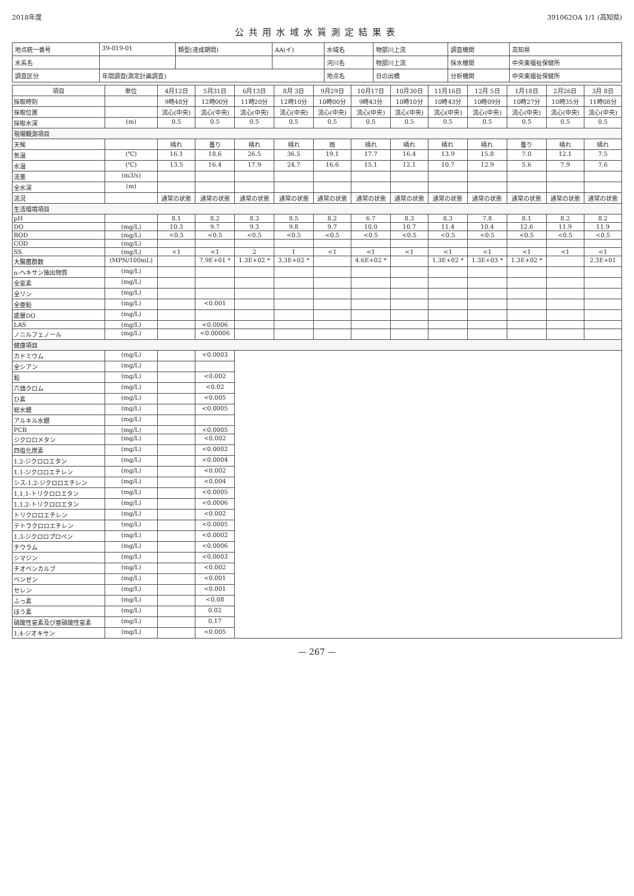2018年度 391062OA 1/1 (高知県)
公共用水域水質測定結果表
| 地点統一番号 | 39-019-01 | 類型(達成期間) | AA(イ) | 水域名 | 物部川上流 | 調査機関 | 高知県 |
| 水系名 | | | | 河川名 | 物部川上流 | 採水機関 | 中央東福祉保健所 |
| 調査区分 | 年間調査(測定計画調査) | | | 地点名 | 日の出橋 | 分析機関 | 中央東福祉保健所 |
| 項目 | 単位 | 4月12日 | 5月31日 | 6月13日 | 8月 3日 | 9月29日 | 10月17日 | 10月30日 | 11月16日 | 12月 5日 | 1月18日 | 2月26日 | 3月 8日 |
| --- | --- | --- | --- | --- | --- | --- | --- | --- | --- | --- | --- | --- | --- |
| 採取時刻 | | 9時48分 | 12時00分 | 11時20分 | 12時10分 | 10時00分 | 9時43分 | 10時10分 | 10時43分 | 10時09分 | 10時27分 | 10時35分 | 11時08分 |
| 採取位置 | | 流心(中央) | 流心(中央) | 流心(中央) | 流心(中央) | 流心(中央) | 流心(中央) | 流心(中央) | 流心(中央) | 流心(中央) | 流心(中央) | 流心(中央) | 流心(中央) |
| 採取水深 | (m) | 0.5 | 0.5 | 0.5 | 0.5 | 0.5 | 0.5 | 0.5 | 0.5 | 0.5 | 0.5 | 0.5 | 0.5 |
| 現場観測項目 | | | | | | | | | | | | | |
| 天候 | | 晴れ | 曇り | 晴れ | 晴れ | 雨 | 晴れ | 晴れ | 晴れ | 晴れ | 曇り | 晴れ | 晴れ |
| 気温 | (℃) | 16.1 | 18.6 | 26.5 | 36.5 | 19.1 | 17.7 | 16.4 | 13.9 | 15.8 | 7.0 | 12.1 | 7.5 |
| 水温 | (℃) | 13.5 | 16.4 | 17.9 | 24.7 | 16.6 | 15.1 | 12.1 | 10.7 | 12.9 | 5.6 | 7.9 | 7.6 |
| 流量 | (m3/s) | | | | | | | | | | | | |
| 全水深 | (m) | | | | | | | | | | | | |
| 流況 | | 通常の状態 | 通常の状態 | 通常の状態 | 通常の状態 | 通常の状態 | 通常の状態 | 通常の状態 | 通常の状態 | 通常の状態 | 通常の状態 | 通常の状態 | 通常の状態 |
| 生活環境項目 | | | | | | | | | | | | | |
| pH | | 8.1 | 8.2 | 8.3 | 8.5 | 8.2 | 6.7 | 8.3 | 8.3 | 7.8 | 8.1 | 8.2 | 8.2 |
| DO | (mg/L) | 10.3 | 9.7 | 9.3 | 9.8 | 9.7 | 10.0 | 10.7 | 11.4 | 10.4 | 12.6 | 11.9 | 11.9 |
| BOD | (mg/L) | <0.5 | <0.5 | <0.5 | <0.5 | <0.5 | <0.5 | <0.5 | <0.5 | <0.5 | <0.5 | <0.5 | <0.5 |
| COD | (mg/L) | | | | | | | | | | | | |
| SS | (mg/L) | <1 | <1 | 2 | 1 | <1 | <1 | <1 | <1 | <1 | <1 | <1 | <1 |
| 大腸菌群数 | (MPN/100mL) | | 7.9E+01 * | 1.3E+02 * | 3.3E+02 * | | 4.6E+02 * | | 1.3E+02 * | 1.3E+03 * | 1.3E+02 * | | 2.3E+01 |
| n-ヘキサン抽出物質 | (mg/L) | | | | | | | | | | | | |
| 全窒素 | (mg/L) | | | | | | | | | | | | |
| 全リン | (mg/L) | | | | | | | | | | | | |
| 全亜鉛 | (mg/L) | | <0.001 | | | | | | | | | | |
| 底層DO | (mg/L) | | | | | | | | | | | | |
| LAS | (mg/L) | | <0.0006 | | | | | | | | | | |
| ノニルフェノール | (mg/L) | | <0.00006 | | | | | | | | | | |
| 健康項目 | | | | | | | | | | | | | |
| カドミウム | (mg/L) | | <0.0003 | | | | | | | | | | |
| 全シアン | (mg/L) | | | | | | | | | | | | |
| 鉛 | (mg/L) | | <0.002 | | | | | | | | | | |
| 六価クロム | (mg/L) | | <0.02 | | | | | | | | | | |
| ひ素 | (mg/L) | | <0.005 | | | | | | | | | | |
| 総水銀 | (mg/L) | | <0.0005 | | | | | | | | | | |
| アルキル水銀 | (mg/L) | | | | | | | | | | | | |
| PCB | (mg/L) | | <0.0005 | | | | | | | | | | |
| ジクロロメタン | (mg/L) | | <0.002 | | | | | | | | | | |
| 四塩化炭素 | (mg/L) | | <0.0002 | | | | | | | | | | |
| 1,2-ジクロロエタン | (mg/L) | | <0.0004 | | | | | | | | | | |
| 1,1-ジクロロエチレン | (mg/L) | | <0.002 | | | | | | | | | | |
| シス-1,2-ジクロロエチレン | (mg/L) | | <0.004 | | | | | | | | | | |
| 1,1,1-トリクロロエタン | (mg/L) | | <0.0005 | | | | | | | | | | |
| 1,1,2-トリクロロエタン | (mg/L) | | <0.0006 | | | | | | | | | | |
| トリクロロエチレン | (mg/L) | | <0.002 | | | | | | | | | | |
| テトラクロロエチレン | (mg/L) | | <0.0005 | | | | | | | | | | |
| 1,3-ジクロロプロペン | (mg/L) | | <0.0002 | | | | | | | | | | |
| チウラム | (mg/L) | | <0.0006 | | | | | | | | | | |
| シマジン | (mg/L) | | <0.0003 | | | | | | | | | | |
| チオベンカルブ | (mg/L) | | <0.002 | | | | | | | | | | |
| ベンゼン | (mg/L) | | <0.001 | | | | | | | | | | |
| セレン | (mg/L) | | <0.001 | | | | | | | | | | |
| ふっ素 | (mg/L) | | <0.08 | | | | | | | | | | |
| ほう素 | (mg/L) | | 0.02 | | | | | | | | | | |
| 硝酸性窒素及び亜硝酸性窒素 | (mg/L) | | 0.17 | | | | | | | | | | |
| 1,4-ジオキサン | (mg/L) | | <0.005 | | | | | | | | | | |
— 267 —